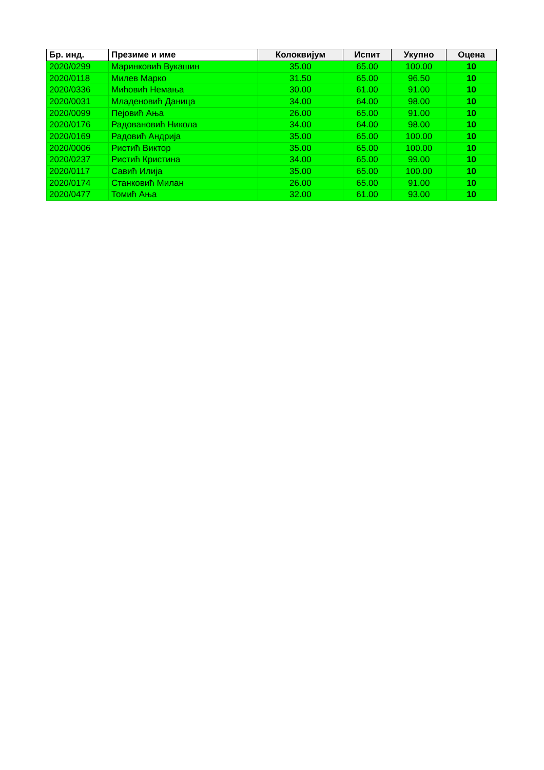| Бр. инд. | Презиме и име | Колоквијум | Испит | Укупно | Оцена |
| --- | --- | --- | --- | --- | --- |
| 2020/0299 | Маринковић Вукашин | 35.00 | 65.00 | 100.00 | 10 |
| 2020/0118 | Милев Марко | 31.50 | 65.00 | 96.50 | 10 |
| 2020/0336 | Мићовић Немања | 30.00 | 61.00 | 91.00 | 10 |
| 2020/0031 | Младеновић Даница | 34.00 | 64.00 | 98.00 | 10 |
| 2020/0099 | Пејовић Ања | 26.00 | 65.00 | 91.00 | 10 |
| 2020/0176 | Радовановић Никола | 34.00 | 64.00 | 98.00 | 10 |
| 2020/0169 | Радовић Андрија | 35.00 | 65.00 | 100.00 | 10 |
| 2020/0006 | Ристић Виктор | 35.00 | 65.00 | 100.00 | 10 |
| 2020/0237 | Ристић Кристина | 34.00 | 65.00 | 99.00 | 10 |
| 2020/0117 | Савић Илија | 35.00 | 65.00 | 100.00 | 10 |
| 2020/0174 | Станковић Милан | 26.00 | 65.00 | 91.00 | 10 |
| 2020/0477 | Томић Ања | 32.00 | 61.00 | 93.00 | 10 |